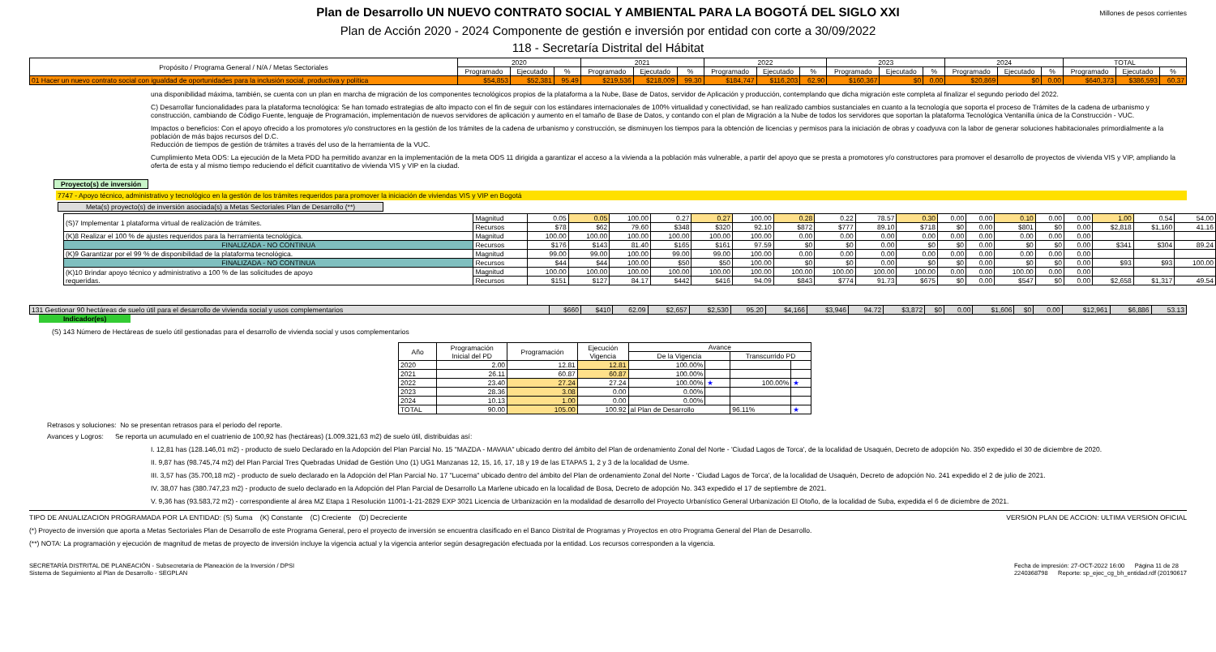Plan de Desarrollo UN NUEVO CONTRATO SOCIAL Y AMBIENTAL PARA LA BOGOTÁ DEL SIGLO XXI
Millones de pesos corrientes
Plan de Acción 2020 - 2024 Componente de gestión e inversión por entidad con corte a 30/09/2022
118 - Secretaría Distrital del Hábitat
| Propósito / Programa General / N/A / Metas Sectoriales | 2020 | | | 2021 | | | 2022 | | | 2023 | | | 2024 | | | TOTAL | | |
| --- | --- | --- | --- | --- | --- | --- | --- | --- | --- | --- | --- | --- | --- | --- | --- | --- | --- | --- |
| | Programado | Ejecutado | % | Programado | Ejecutado | % | Programado | Ejecutado | % | Programado | Ejecutado | % | Programado | Ejecutado | % | Programado | Ejecutado | % |
| 01 Hacer un nuevo contrato social con igualdad de oportunidades para la inclusión social, productiva y política | $54,853 | $52,381 | 95.49 | $219,536 | $218,009 | 99.30 | $184,747 | $116,203 | 62.90 | $160,367 | $0 | 0.00 | $20,869 | $0 | 0.00 | $640,373 | $386,593 | 60.37 |
una disponibilidad máxima, también, se cuenta con un plan en marcha de migración de los componentes tecnológicos propios de la plataforma a la Nube, Base de Datos, servidor de Aplicación y producción, contemplando que dicha migración este completa al finalizar el segundo periodo del 2022.
C) Desarrollar funcionalidades para la plataforma tecnológica: Se han tomado estrategias de alto impacto con el fin de seguir con los estándares internacionales de 100% virtualidad y conectividad, se han realizado cambios sustanciales en cuanto a la tecnología que soporta el proceso de Trámites de la cadena de urbanismo y construcción, cambiando de Código Fuente, lenguaje de Programación, implementación de nuevos servidores de aplicación y aumento en el tamaño de Base de Datos, y contando con el plan de Migración a la Nube de todos los servidores que soportan la plataforma Tecnológica Ventanilla única de la Construcción - VUC.
Impactos o beneficios: Con el apoyo ofrecido a los promotores y/o constructores en la gestión de los trámites de la cadena de urbanismo y construcción, se disminuyen los tiempos para la obtención de licencias y permisos para la iniciación de obras y coadyuva con la labor de generar soluciones habitacionales primordialmente a la población de más bajos recursos del D.C.
Reducción de tiempos de gestión de trámites a través del uso de la herramienta de la VUC.
Cumplimiento Meta ODS: La ejecución de la Meta PDD ha permitido avanzar en la implementación de la meta ODS 11 dirigida a garantizar el acceso a la vivienda a la población más vulnerable, a partir del apoyo que se presta a promotores y/o constructores para promover el desarrollo de proyectos de vivienda VIS y VIP, ampliando la oferta de esta y al mismo tiempo reduciendo el déficit cuantitativo de vivienda VIS y VIP en la ciudad.
Proyecto(s) de inversión
7747 - Apoyo técnico, administrativo y tecnológico en la gestión de los trámites requeridos para promover la iniciación de viviendas VIS y VIP en Bogotá
Meta(s) proyecto(s) de inversión asociada(s) a Metas Sectoriales Plan de Desarrollo (**)
| (S)7 Implementar 1 plataforma virtual de realización de trámites. | Magnitud | 0.05 | 0.05 | 100.00 | 0.27 | 0.27 | 100.00 | 0.28 | 0.22 | 78.57 | 0.30 | 0.00 | 0.00 | 0.10 | 0.00 | 0.00 | 1.00 | 0.54 | 54.00 |
| | Recursos | $78 | $62 | 79.60 | $348 | $320 | 92.10 | $872 | $777 | 89.10 | $718 | $0 | 0.00 | $801 | $0 | 0.00 | $2,818 | $1,160 | 41.16 |
| (K)8 Realizar el 100 % de ajustes requeridos para la herramienta tecnológica. | Magnitud | 100.00 | 100.00 | 100.00 | 100.00 | 100.00 | 100.00 | 0.00 | 0.00 | 0.00 | 0.00 | 0.00 | 0.00 | 0.00 | 0.00 | 0.00 | | | |
| FINALIZADA - NO CONTINUA | Recursos | $176 | $143 | 81.40 | $165 | $161 | 97.59 | $0 | $0 | 0.00 | $0 | $0 | 0.00 | $0 | $0 | 0.00 | $341 | $304 | 89.24 |
| (K)9 Garantizar por el 99 % de disponibilidad de la plataforma tecnológica. | Magnitud | 99.00 | 99.00 | 100.00 | 99.00 | 99.00 | 100.00 | 0.00 | 0.00 | 0.00 | 0.00 | 0.00 | 0.00 | 0.00 | 0.00 | 0.00 | | | |
| FINALIZADA - NO CONTINUA | Recursos | $44 | $44 | 100.00 | $50 | $50 | 100.00 | $0 | $0 | 0.00 | $0 | $0 | 0.00 | $0 | $0 | 0.00 | $93 | $93 | 100.00 |
| (K)10 Brindar apoyo técnico y administrativo a 100 % de las solicitudes de apoyo requeridas. | Magnitud | 100.00 | 100.00 | 100.00 | 100.00 | 100.00 | 100.00 | 100.00 | 100.00 | 100.00 | 100.00 | 0.00 | 0.00 | 100.00 | 0.00 | 0.00 | | | |
| | Recursos | $151 | $127 | 84.17 | $442 | $416 | 94.09 | $843 | $774 | 91.73 | $675 | $0 | 0.00 | $547 | $0 | 0.00 | $2,658 | $1,317 | 49.54 |
| 131 Gestionar 90 hectáreas de suelo útil para el desarrollo de vivienda social y usos complementarios | $660 | $410 | 62.09 | $2,657 | $2,530 | 95.20 | $4,166 | $3,946 | 94.72 | $3,872 | $0 | 0.00 | $1,606 | $0 | 0.00 | $12,961 | $6,886 | 53.13 |
Indicador(es)
(S) 143 Número de Hectáreas de suelo útil gestionadas para el desarrollo de vivienda social y usos complementarios
| Año | Programación Inicial del PD | Programación | Ejecución Vigencia | Avance | | | |
| --- | --- | --- | --- | --- | --- | --- | --- |
| | | | | De la Vigencia | | Transcurrido PD | |
| 2020 | 2.00 | 12.81 | 12.81 | 100.00% | | | |
| 2021 | 26.11 | 60.87 | 60.87 | 100.00% | | | |
| 2022 | 23.40 | 27.24 | 27.24 | 100.00% | ★ | 100.00% | ★ |
| 2023 | 28.36 | 3.08 | 0.00 | 0.00% | | | |
| 2024 | 10.13 | 1.00 | 0.00 | 0.00% | | | |
| TOTAL | 90.00 | 105.00 | 100.92 | al Plan de Desarrollo | | 96.11% | ★ |
Retrasos y soluciones: No se presentan retrasos para el periodo del reporte.
Avances y Logros: Se reporta un acumulado en el cuatrienio de 100,92 has (hectáreas) (1.009.321,63 m2) de suelo útil, distribuidas así:
I. 12,81 has (128.146,01 m2) - producto de suelo Declarado en la Adopción del Plan Parcial No. 15 "MAZDA - MAVAIA" ubicado dentro del ámbito del Plan de ordenamiento Zonal del Norte - 'Ciudad Lagos de Torca', de la localidad de Usaquén, Decreto de adopción No. 350 expedido el 30 de diciembre de 2020.
II. 9,87 has (98.745,74 m2) del Plan Parcial Tres Quebradas Unidad de Gestión Uno (1) UG1 Manzanas 12, 15, 16, 17, 18 y 19 de las ETAPAS 1, 2 y 3 de la localidad de Usme.
III. 3,57 has (35.700,18 m2) - producto de suelo declarado en la Adopción del Plan Parcial No. 17 "Lucerna" ubicado dentro del ámbito del Plan de ordenamiento Zonal del Norte - 'Ciudad Lagos de Torca', de la localidad de Usaquén, Decreto de adopción No. 241 expedido el 2 de julio de 2021.
IV. 38,07 has (380.747,23 m2) - producto de suelo declarado en la Adopción del Plan Parcial de Desarrollo La Marlene ubicado en la localidad de Bosa, Decreto de adopción No. 343 expedido el 17 de septiembre de 2021.
V. 9,36 has (93.583,72 m2) - correspondiente al área MZ Etapa 1 Resolución 11001-1-21-2829 EXP 3021 Licencia de Urbanización en la modalidad de desarrollo del Proyecto Urbanístico General Urbanización El Otoño, de la localidad de Suba, expedida el 6 de diciembre de 2021.
TIPO DE ANUALIZACION PROGRAMADA POR LA ENTIDAD: (S) Suma (K) Constante (C) Creciente (D) Decreciente VERSION PLAN DE ACCION: ULTIMA VERSION OFICIAL
(*) Proyecto de inversión que aporta a Metas Sectoriales Plan de Desarrollo de este Programa General, pero el proyecto de inversión se encuentra clasificado en el Banco Distrital de Programas y Proyectos en otro Programa General del Plan de Desarrollo.
(**) NOTA: La programación y ejecución de magnitud de metas de proyecto de inversión incluye la vigencia actual y la vigencia anterior según desagregación efectuada por la entidad. Los recursos corresponden a la vigencia.
SECRETARÍA DISTRITAL DE PLANEACIÓN - Subsecretaría de Planeación de la Inversión / DPSI
Sistema de Seguimiento al Plan de Desarrollo - SEGPLAN Fecha de impresión: 27-OCT-2022 16:00 Página 11 de 28
2240368798 Reporte: sp_ejec_cg_bh_entidad.rdf (20190617